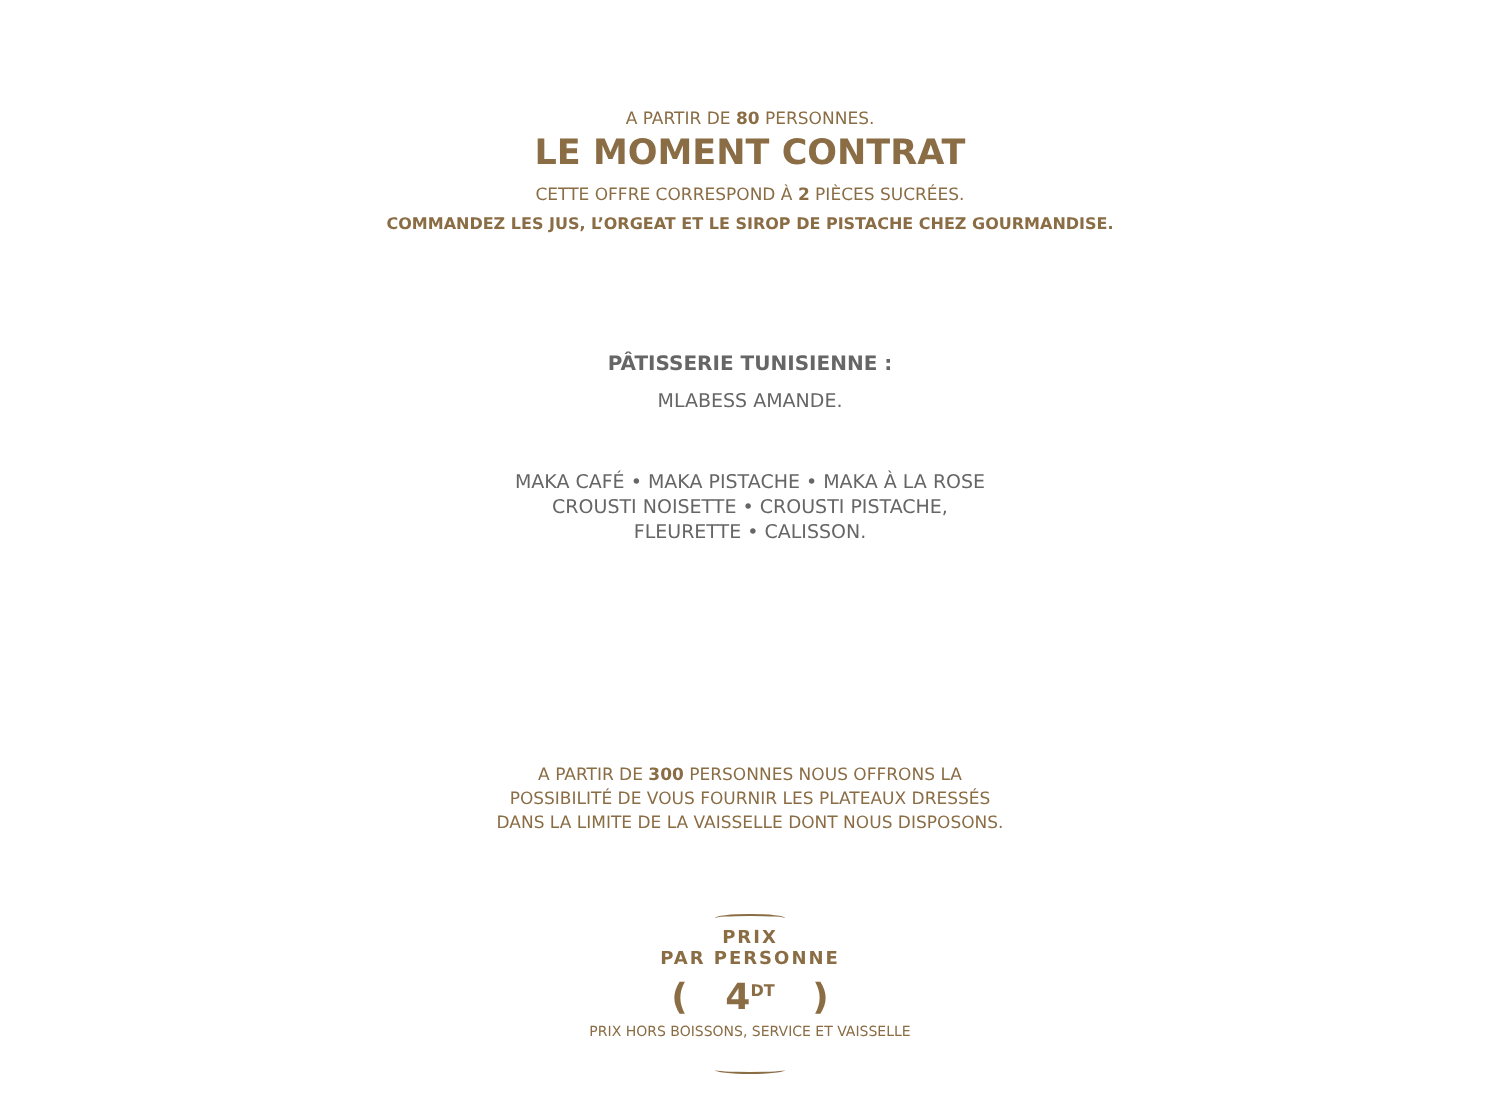A PARTIR DE 80 PERSONNES.
LE MOMENT CONTRAT
CETTE OFFRE CORRESPOND À 2 PIÈCES SUCRÉES.
COMMANDEZ LES JUS, L’ORGEAT ET LE SIROP DE PISTACHE CHEZ GOURMANDISE.
PÂTISSERIE TUNISIENNE :
MLABESS AMANDE.
MAKA CAFÉ • MAKA PISTACHE • MAKA À LA ROSE
CROUSTI NOISETTE • CROUSTI PISTACHE,
FLEURETTE • CALISSON.
A PARTIR DE 300 PERSONNES NOUS OFFRONS LA
POSSIBILITÉ DE VOUS FOURNIR LES PLATEAUX DRESSÉS
DANS LA LIMITE DE LA VAISSELLE DONT NOUS DISPOSONS.
PRIX
PAR PERSONNE
( 4<sup>DT</sup> )
PRIX HORS BOISSONS, SERVICE ET VAISSELLE